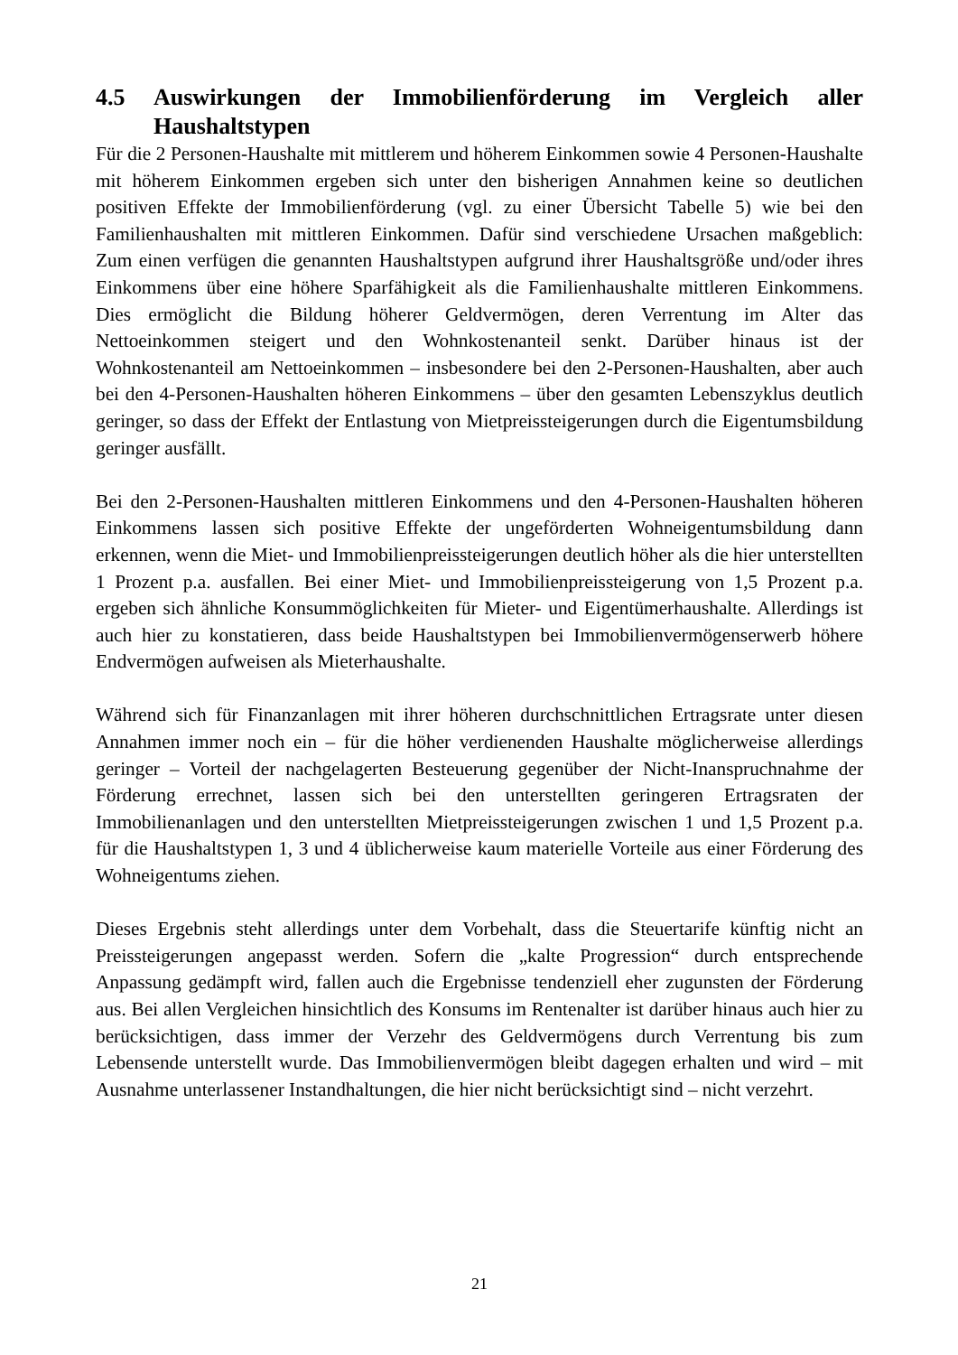4.5 Auswirkungen der Immobilienförderung im Vergleich aller Haushaltstypen
Für die 2 Personen-Haushalte mit mittlerem und höherem Einkommen sowie 4 Personen-Haushalte mit höherem Einkommen ergeben sich unter den bisherigen Annahmen keine so deutlichen positiven Effekte der Immobilienförderung (vgl. zu einer Übersicht Tabelle 5) wie bei den Familienhaushalten mit mittleren Einkommen. Dafür sind verschiedene Ursachen maßgeblich: Zum einen verfügen die genannten Haushaltstypen aufgrund ihrer Haushaltsgröße und/oder ihres Einkommens über eine höhere Sparfähigkeit als die Familienhaushalte mittleren Einkommens. Dies ermöglicht die Bildung höherer Geldvermögen, deren Verrentung im Alter das Nettoeinkommen steigert und den Wohnkostenanteil senkt. Darüber hinaus ist der Wohnkostenanteil am Nettoeinkommen – insbesondere bei den 2-Personen-Haushalten, aber auch bei den 4-Personen-Haushalten höheren Einkommens – über den gesamten Lebenszyklus deutlich geringer, so dass der Effekt der Entlastung von Mietpreissteigerungen durch die Eigentumsbildung geringer ausfällt.
Bei den 2-Personen-Haushalten mittleren Einkommens und den 4-Personen-Haushalten höheren Einkommens lassen sich positive Effekte der ungeförderten Wohneigentumsbildung dann erkennen, wenn die Miet- und Immobilienpreissteigerungen deutlich höher als die hier unterstellten 1 Prozent p.a. ausfallen. Bei einer Miet- und Immobilienpreissteigerung von 1,5 Prozent p.a. ergeben sich ähnliche Konsummöglichkeiten für Mieter- und Eigentümerhaushalte. Allerdings ist auch hier zu konstatieren, dass beide Haushaltstypen bei Immobilienvermögenserwerb höhere Endvermögen aufweisen als Mieterhaushalte.
Während sich für Finanzanlagen mit ihrer höheren durchschnittlichen Ertragsrate unter diesen Annahmen immer noch ein – für die höher verdienenden Haushalte möglicherweise allerdings geringer – Vorteil der nachgelagerten Besteuerung gegenüber der Nicht-Inanspruchnahme der Förderung errechnet, lassen sich bei den unterstellten geringeren Ertragsraten der Immobilienanlagen und den unterstellten Mietpreissteigerungen zwischen 1 und 1,5 Prozent p.a. für die Haushaltstypen 1, 3 und 4 üblicherweise kaum materielle Vorteile aus einer Förderung des Wohneigentums ziehen.
Dieses Ergebnis steht allerdings unter dem Vorbehalt, dass die Steuertarife künftig nicht an Preissteigerungen angepasst werden. Sofern die „kalte Progression“ durch entsprechende Anpassung gedämpft wird, fallen auch die Ergebnisse tendenziell eher zugunsten der Förderung aus. Bei allen Vergleichen hinsichtlich des Konsums im Rentenalter ist darüber hinaus auch hier zu berücksichtigen, dass immer der Verzehr des Geldvermögens durch Verrentung bis zum Lebensende unterstellt wurde. Das Immobilienvermögen bleibt dagegen erhalten und wird – mit Ausnahme unterlassener Instandhaltungen, die hier nicht berücksichtigt sind – nicht verzehrt.
21